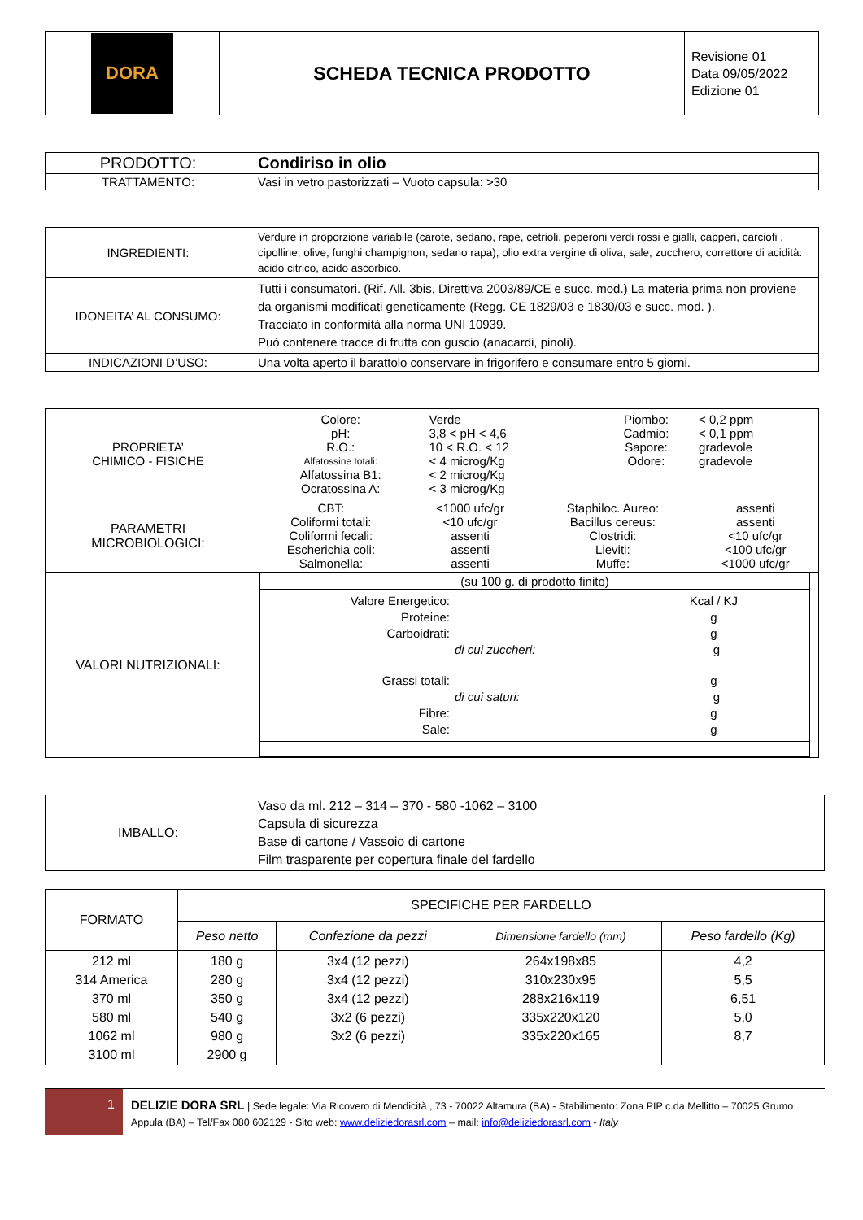| DORA | SCHEDA TECNICA PRODOTTO | Revisione 01 Data 09/05/2022 Edizione 01 |
| PRODOTTO: | Condiriso in olio |
| TRATTAMENTO: | Vasi in vetro pastorizzati – Vuoto capsula: >30 |
| INGREDIENTI: | Verdure in proporzione variabile (carote, sedano, rape, cetrioli, peperoni verdi rossi e gialli, capperi, carciofi , cipolline, olive, funghi champignon, sedano rapa), olio extra vergine di oliva, sale, zucchero, correttore di acidità: acido citrico, acido ascorbico. |
| IDONEITA’ AL CONSUMO: | Tutti i consumatori. (Rif. All. 3bis, Direttiva 2003/89/CE e succ. mod.) La materia prima non proviene da organismi modificati geneticamente (Regg. CE 1829/03 e 1830/03 e succ. mod. ). Tracciato in conformità alla norma UNI 10939. Può contenere tracce di frutta con guscio (anacardi, pinoli). |
| INDICAZIONI D’USO: | Una volta aperto il barattolo conservare in frigorifero e consumare entro 5 giorni. |
| PROPRIETA’ CHIMICO - FISICHE | / Colore: / Verde / Piombo: / < 0,2 ppm / / pH: / 3,8 < pH < 4,6 / Cadmio: / < 0,1 ppm / / R.O.: / 10 < R.O. < 12 / Sapore: / gradevole / / Alfatossine totali: / < 4 microg/Kg / Odore: / gradevole / / Alfatossina B1: / < 2 microg/Kg / / / / Ocratossina A: / < 3 microg/Kg / / / |
| PARAMETRI MICROBIOLOGICI: | / CBT: / <1000 ufc/gr / Staphiloc. Aureo: / assenti / / Coliformi totali: / <10 ufc/gr / Bacillus cereus: / assenti / / Coliformi fecali: / assenti / Clostridi: / <10 ufc/gr / / Escherichia coli: / assenti / Lieviti: / <100 ufc/gr / / Salmonella: / assenti / Muffe: / <1000 ufc/gr / |
| VALORI NUTRIZIONALI: | / (su 100 g. di prodotto finito) / / / Valore Energetico: / / Kcal / KJ / / Proteine: / / g / / Carboidrati: / / g / / / di cui zuccheri: / g / / Grassi totali: / / g / / / di cui saturi: / g / / Fibre: / / g / / Sale: / / g / / |
| IMBALLO: | Vaso da ml. 212 – 314 – 370 - 580 -1062 – 3100 Capsula di sicurezza Base di cartone / Vassoio di cartone Film trasparente per copertura finale del fardello |
| FORMATO | SPECIFICHE PER FARDELLO | | | |
| | Peso netto | Confezione da pezzi | Dimensione fardello (mm) | Peso fardello (Kg) |
| 212 ml 314 America 370 ml 580 ml 1062 ml 3100 ml | 180 g 280 g 350 g 540 g 980 g 2900 g | 3x4 (12 pezzi) 3x4 (12 pezzi) 3x4 (12 pezzi) 3x2 (6 pezzi) 3x2 (6 pezzi) | 264x198x85 310x230x95 288x216x119 335x220x120 335x220x165 | 4,2 5,5 6,51 5,0 8,7 |
1
DELIZIE DORA SRL | Sede legale: Via Ricovero di Mendicità , 73 - 70022 Altamura (BA) - Stabilimento: Zona PIP c.da Mellitto – 70025 Grumo Appula (BA) – Tel/Fax 080 602129 - Sito web: www.deliziedorasrl.com – mail: info@deliziedorasrl.com - Italy